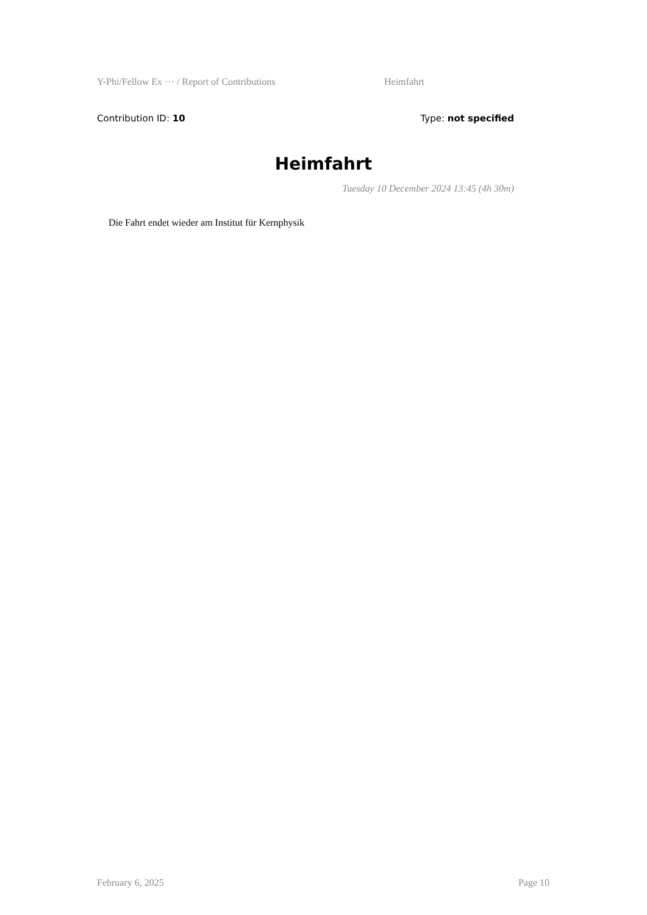Y-Phi/Fellow Ex ··· / Report of Contributions Heimfahrt
Contribution ID: 10 Type: not specified
Heimfahrt
Tuesday 10 December 2024 13:45 (4h 30m)
Die Fahrt endet wieder am Institut für Kernphysik
February 6, 2025 Page 10